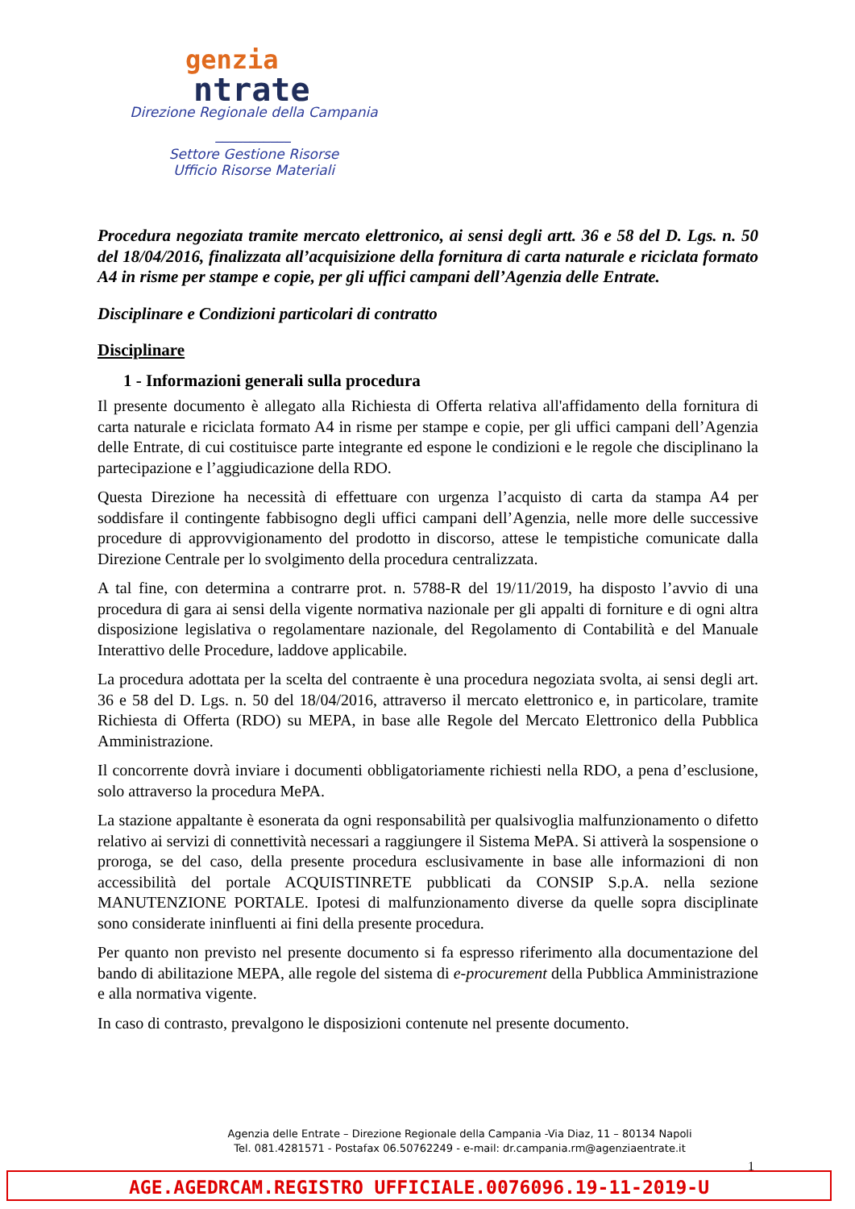genzia
ntrate
Direzione Regionale della Campania
___________
Settore Gestione Risorse
Ufficio Risorse Materiali
Procedura negoziata tramite mercato elettronico, ai sensi degli artt. 36 e 58 del D. Lgs. n. 50 del 18/04/2016, finalizzata all’acquisizione della fornitura di carta naturale e riciclata formato A4 in risme per stampe e copie, per gli uffici campani dell’Agenzia delle Entrate.
Disciplinare e Condizioni particolari di contratto
Disciplinare
1 - Informazioni generali sulla procedura
Il presente documento è allegato alla Richiesta di Offerta relativa all'affidamento della fornitura di carta naturale e riciclata formato A4 in risme per stampe e copie, per gli uffici campani dell’Agenzia delle Entrate, di cui costituisce parte integrante ed espone le condizioni e le regole che disciplinano la partecipazione e l’aggiudicazione della RDO.
Questa Direzione ha necessità di effettuare con urgenza l’acquisto di carta da stampa A4 per soddisfare il contingente fabbisogno degli uffici campani dell’Agenzia, nelle more delle successive procedure di approvvigionamento del prodotto in discorso, attese le tempistiche comunicate dalla Direzione Centrale per lo svolgimento della procedura centralizzata.
A tal fine, con determina a contrarre prot. n. 5788-R del 19/11/2019, ha disposto l’avvio di una procedura di gara ai sensi della vigente normativa nazionale per gli appalti di forniture e di ogni altra disposizione legislativa o regolamentare nazionale, del Regolamento di Contabilità e del Manuale Interattivo delle Procedure, laddove applicabile.
La procedura adottata per la scelta del contraente è una procedura negoziata svolta, ai sensi degli art. 36 e 58 del D. Lgs. n. 50 del 18/04/2016, attraverso il mercato elettronico e, in particolare, tramite Richiesta di Offerta (RDO) su MEPA, in base alle Regole del Mercato Elettronico della Pubblica Amministrazione.
Il concorrente dovrà inviare i documenti obbligatoriamente richiesti nella RDO, a pena d’esclusione, solo attraverso la procedura MePA.
La stazione appaltante è esonerata da ogni responsabilità per qualsivoglia malfunzionamento o difetto relativo ai servizi di connettività necessari a raggiungere il Sistema MePA. Si attiverà la sospensione o proroga, se del caso, della presente procedura esclusivamente in base alle informazioni di non accessibilità del portale ACQUISTINRETE pubblicati da CONSIP S.p.A. nella sezione MANUTENZIONE PORTALE. Ipotesi di malfunzionamento diverse da quelle sopra disciplinate sono considerate ininfluenti ai fini della presente procedura.
Per quanto non previsto nel presente documento si fa espresso riferimento alla documentazione del bando di abilitazione MEPA, alle regole del sistema di e-procurement della Pubblica Amministrazione e alla normativa vigente.
In caso di contrasto, prevalgono le disposizioni contenute nel presente documento.
Agenzia delle Entrate – Direzione Regionale della Campania -Via Diaz, 11 – 80134 Napoli
Tel. 081.4281571 - Postafax 06.50762249 - e-mail: dr.campania.rm@agenziaentrate.it
1
AGE.AGEDRCAM.REGISTRO UFFICIALE.0076096.19-11-2019-U